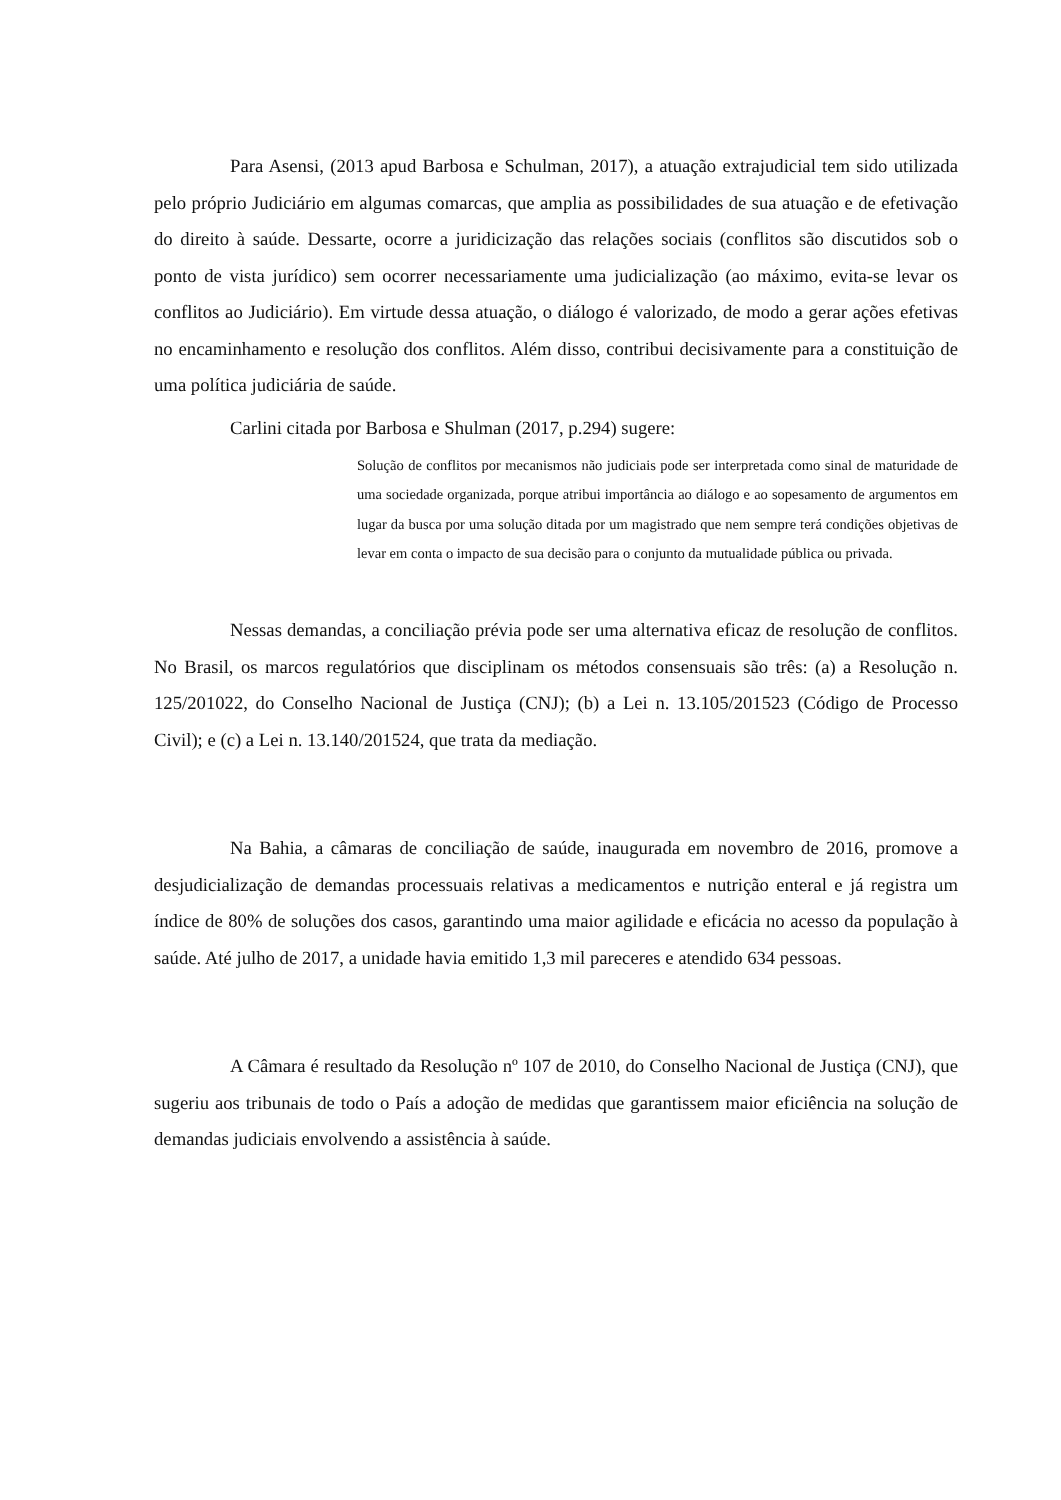Para Asensi, (2013 apud Barbosa e Schulman, 2017), a atuação extrajudicial tem sido utilizada pelo próprio Judiciário em algumas comarcas, que amplia as possibilidades de sua atuação e de efetivação do direito à saúde. Dessarte, ocorre a juridicização das relações sociais (conflitos são discutidos sob o ponto de vista jurídico) sem ocorrer necessariamente uma judicialização (ao máximo, evita-se levar os conflitos ao Judiciário). Em virtude dessa atuação, o diálogo é valorizado, de modo a gerar ações efetivas no encaminhamento e resolução dos conflitos. Além disso, contribui decisivamente para a constituição de uma política judiciária de saúde.
Carlini citada por Barbosa e Shulman (2017, p.294) sugere:
Solução de conflitos por mecanismos não judiciais pode ser interpretada como sinal de maturidade de uma sociedade organizada, porque atribui importância ao diálogo e ao sopesamento de argumentos em lugar da busca por uma solução ditada por um magistrado que nem sempre terá condições objetivas de levar em conta o impacto de sua decisão para o conjunto da mutualidade pública ou privada.
Nessas demandas, a conciliação prévia pode ser uma alternativa eficaz de resolução de conflitos. No Brasil, os marcos regulatórios que disciplinam os métodos consensuais são três: (a) a Resolução n. 125/201022, do Conselho Nacional de Justiça (CNJ); (b) a Lei n. 13.105/201523 (Código de Processo Civil); e (c) a Lei n. 13.140/201524, que trata da mediação.
Na Bahia, a câmaras de conciliação de saúde, inaugurada em novembro de 2016, promove a desjudicialização de demandas processuais relativas a medicamentos e nutrição enteral e já registra um índice de 80% de soluções dos casos, garantindo uma maior agilidade e eficácia no acesso da população à saúde. Até julho de 2017, a unidade havia emitido 1,3 mil pareceres e atendido 634 pessoas.
A Câmara é resultado da Resolução nº 107 de 2010, do Conselho Nacional de Justiça (CNJ), que sugeriu aos tribunais de todo o País a adoção de medidas que garantissem maior eficiência na solução de demandas judiciais envolvendo a assistência à saúde.